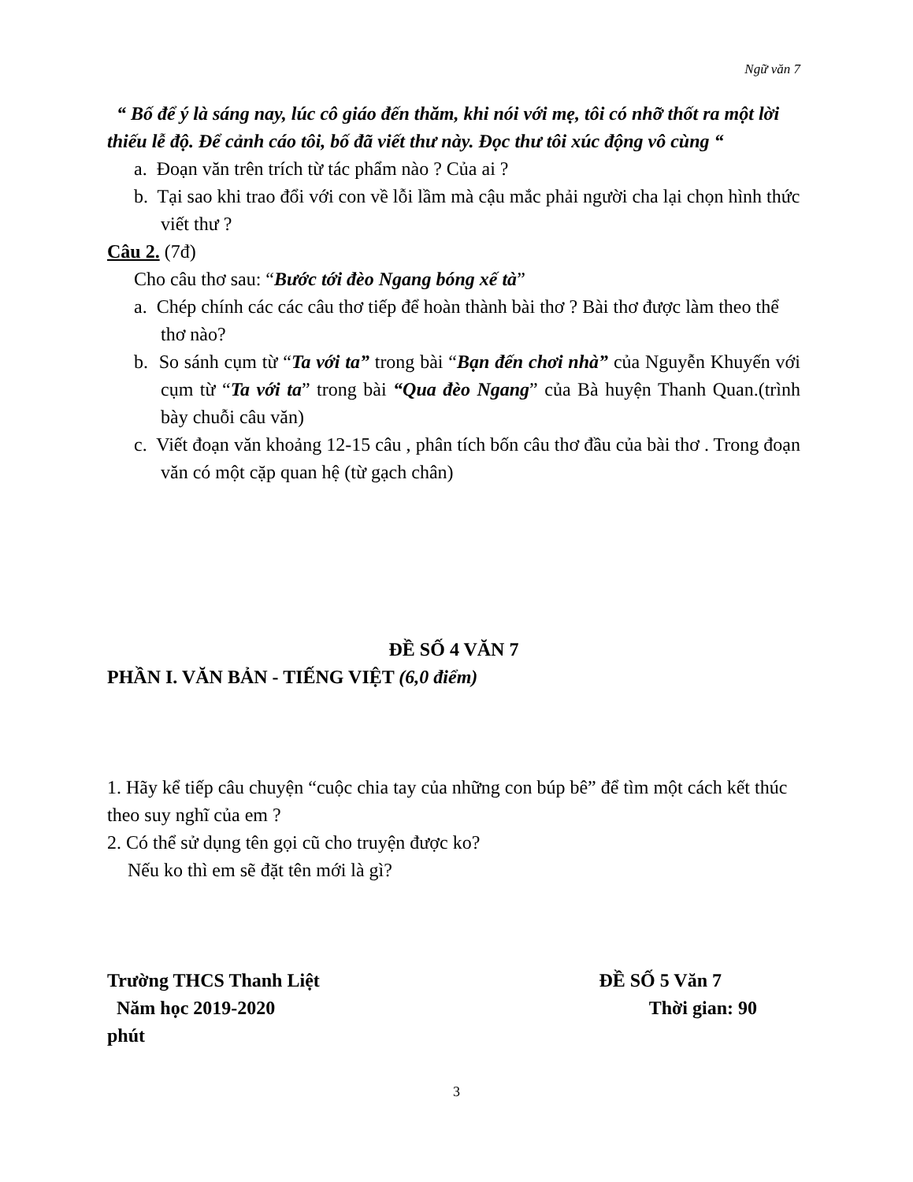Ngữ văn 7
“ Bố để ý là sáng nay, lúc cô giáo đến thăm, khi nói với mẹ, tôi có nhỡ thốt ra một lời thiếu lễ độ. Để cảnh cáo tôi, bố đã viết thư này. Đọc thư tôi xúc động vô cùng “
a. Đoạn văn trên trích từ tác phẩm nào ? Của ai ?
b. Tại sao khi trao đổi với con về lỗi lầm mà cậu mắc phải người cha lại chọn hình thức viết thư ?
Câu 2. (7đ)
Cho câu thơ sau: “Bước tới đèo Ngang bóng xế tà”
a. Chép chính các các câu thơ tiếp để hoàn thành bài thơ ? Bài thơ được làm theo thể thơ nào?
b. So sánh cụm từ “Ta với ta” trong bài “Bạn đến chơi nhà” của Nguyễn Khuyến với cụm từ “Ta với ta” trong bài “Qua đèo Ngang” của Bà huyện Thanh Quan.(trình bày chuỗi câu văn)
c. Viết đoạn văn khoảng 12-15 câu , phân tích bốn câu thơ đầu của bài thơ . Trong đoạn văn có một cặp quan hệ (từ gạch chân)
ĐỀ SỐ 4 VĂN 7
PHẦN I. VĂN BẢN - TIẾNG VIỆT (6,0 điểm)
1. Hãy kể tiếp câu chuyện “cuộc chia tay của những con búp bê” để tìm một cách kết thúc theo suy nghĩ của em ?
2. Có thể sử dụng tên gọi cũ cho truyện được ko?
Nếu ko thì em sẽ đặt tên mới là gì?
Trường THCS Thanh Liệt ĐỀ SỐ 5 Văn 7
Năm học 2019-2020 Thời gian: 90
phút
3